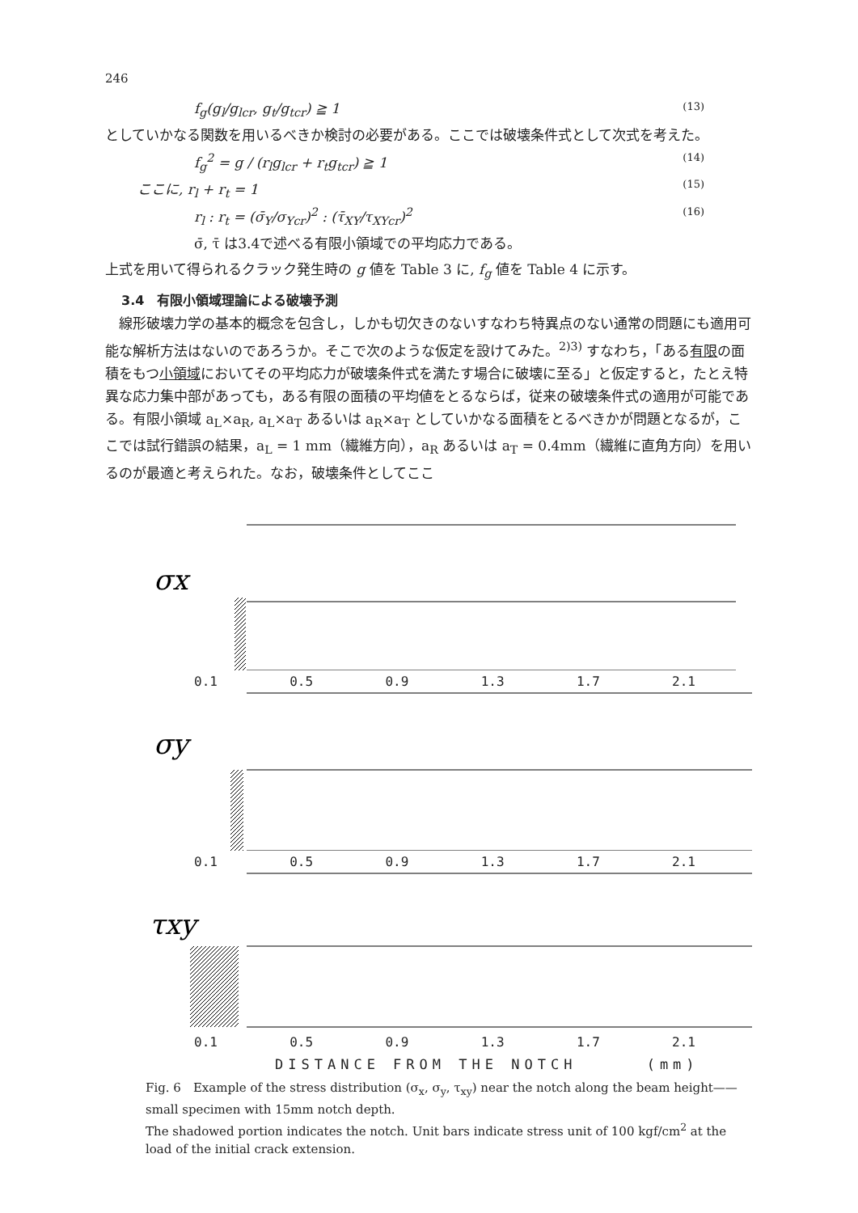246
f<sub>g</sub>(g<sub>l</sub>/g<sub>lcr</sub>, g<sub>t</sub>/g<sub>tcr</sub>) ≧ 1 (13)
としていかなる関数を用いるべきか検討の必要がある。ここでは破壊条件式として次式を考えた。
f<sub>g</sub><sup>2</sup> = g / (r<sub>l</sub>g<sub>lcr</sub> + r<sub>t</sub>g<sub>tcr</sub>) ≧ 1 (14)
ここに, r<sub>l</sub> + r<sub>t</sub> = 1 (15)
r<sub>l</sub> : r<sub>t</sub> = (σ̄<sub>Y</sub>/σ<sub>Ycr</sub>)<sup>2</sup> : (τ̄<sub>XY</sub>/τ<sub>XYcr</sub>)<sup>2</sup> (16)
σ̄, τ̄ は3.4で述べる有限小領域での平均応力である。
上式を用いて得られるクラック発生時の g 値を Table 3 に, f<sub>g</sub> 値を Table 4 に示す。
3.4　有限小領域理論による破壊予測
　線形破壊力学の基本的概念を包含し，しかも切欠きのないすなわち特異点のない通常の問題にも適用可能な解析方法はないのであろうか。そこで次のような仮定を設けてみた。<sup>2)3)</sup> すなわち，「ある有限の面積をもつ小領域においてその平均応力が破壊条件式を満たす場合に破壊に至る」と仮定すると，たとえ特異な応力集中部があっても，ある有限の面積の平均値をとるならば，従来の破壊条件式の適用が可能である。有限小領域 a<sub>L</sub>×a<sub>R</sub>, a<sub>L</sub>×a<sub>T</sub> あるいは a<sub>R</sub>×a<sub>T</sub> としていかなる面積をとるべきかが問題となるが，ここでは試行錯誤の結果，a<sub>L</sub> = 1 mm（繊維方向），a<sub>R</sub> あるいは a<sub>T</sub> = 0.4mm（繊維に直角方向）を用いるのが最適と考えられた。なお，破壊条件としてここ
σx
0.1 0.5 0.9 1.3 1.7 2.1
σy
0.1 0.5 0.9 1.3 1.7 2.1
τxy
0.1 0.5 0.9 1.3 1.7 2.1
DISTANCE FROM THE NOTCH (mm)
Fig. 6　Example of the stress distribution (σ<sub>x</sub>, σ<sub>y</sub>, τ<sub>xy</sub>) near the notch along the beam height——small specimen with 15mm notch depth.
The shadowed portion indicates the notch. Unit bars indicate stress unit of 100 kgf/cm<sup>2</sup> at the load of the initial crack extension.